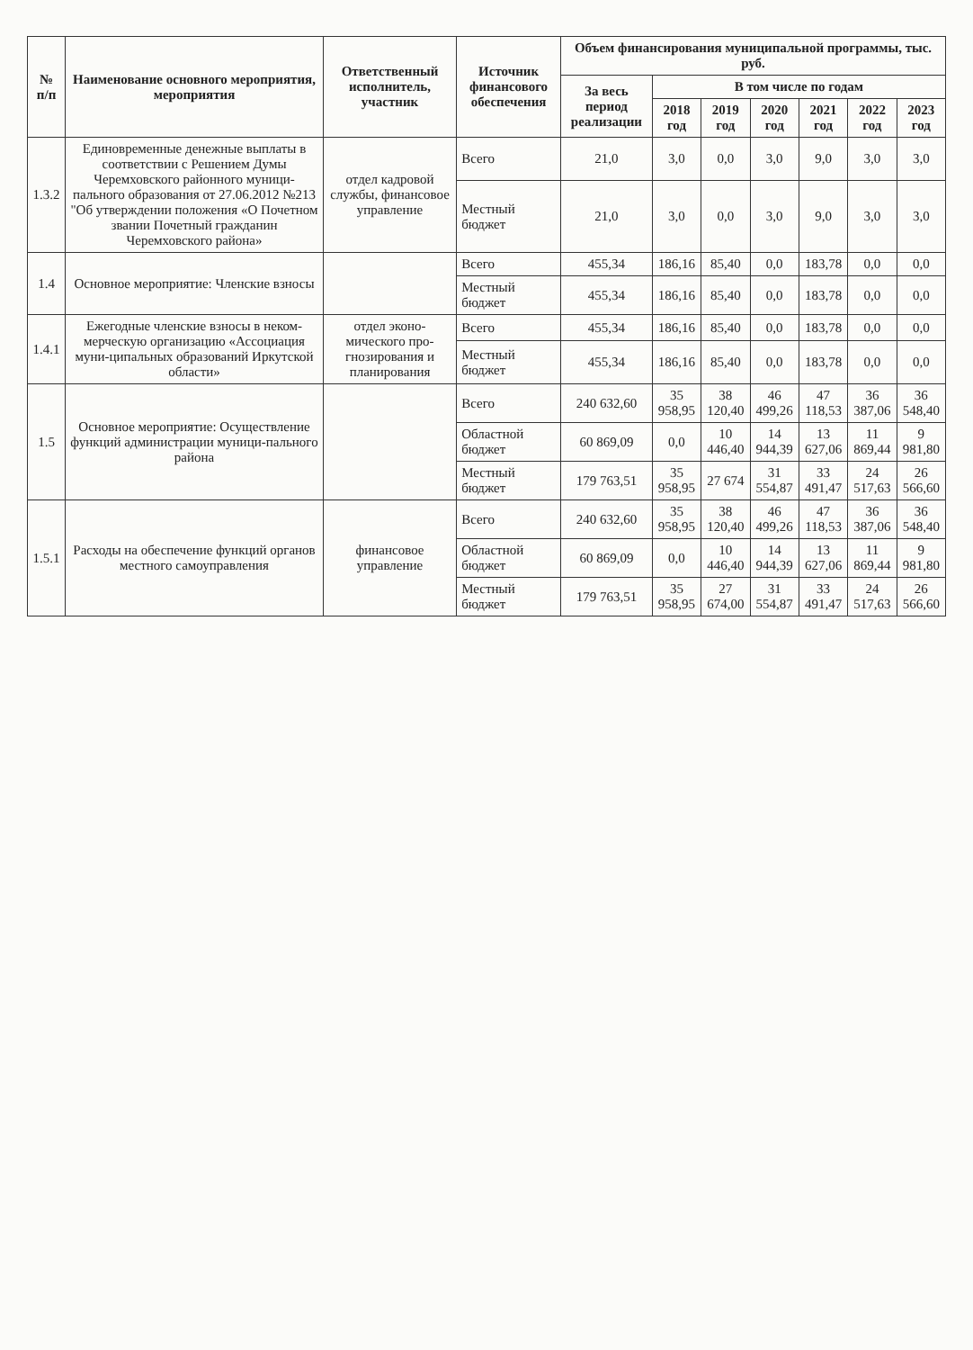| № п/п | Наименование основного мероприятия, мероприятия | Ответственный исполнитель, участник | Источник финансового обеспечения | Объем финансирования муниципальной программы, тыс. руб. | | | | | | |
| --- | --- | --- | --- | --- | --- | --- | --- | --- | --- | --- |
| | | | | За весь период реализации | В том числе по годам | | | | | |
| | | | | | 2018 год | 2019 год | 2020 год | 2021 год | 2022 год | 2023 год |
| 1.3.2 | Единовременные денежные выплаты в соответствии с Решением Думы Черемховского районного муници-пального образования от 27.06.2012 №213 "Об утверждении положения «О Почетном звании Почетный гражданин Черемховского района» | отдел кадровой службы, финансовое управление | Всего | 21,0 | 3,0 | 0,0 | 3,0 | 9,0 | 3,0 | 3,0 |
| | | | Местный бюджет | 21,0 | 3,0 | 0,0 | 3,0 | 9,0 | 3,0 | 3,0 |
| 1.4 | Основное мероприятие: Членские взносы | | Всего | 455,34 | 186,16 | 85,40 | 0,0 | 183,78 | 0,0 | 0,0 |
| | | | Местный бюджет | 455,34 | 186,16 | 85,40 | 0,0 | 183,78 | 0,0 | 0,0 |
| 1.4.1 | Ежегодные членские взносы в неком-мерческую организацию «Ассоциация муни-ципальных образований Иркутской области» | отдел эконо-мического про-гнозирования и планирования | Всего | 455,34 | 186,16 | 85,40 | 0,0 | 183,78 | 0,0 | 0,0 |
| | | | Местный бюджет | 455,34 | 186,16 | 85,40 | 0,0 | 183,78 | 0,0 | 0,0 |
| 1.5 | Основное мероприятие: Осуществление функций администрации муници-пального района | | Всего | 240 632,60 | 35 958,95 | 38 120,40 | 46 499,26 | 47 118,53 | 36 387,06 | 36 548,40 |
| | | | Областной бюджет | 60 869,09 | 0,0 | 10 446,40 | 14 944,39 | 13 627,06 | 11 869,44 | 9 981,80 |
| | | | Местный бюджет | 179 763,51 | 35 958,95 | 27 674 | 31 554,87 | 33 491,47 | 24 517,63 | 26 566,60 |
| 1.5.1 | Расходы на обеспечение функций органов местного самоуправления | финансовое управление | Всего | 240 632,60 | 35 958,95 | 38 120,40 | 46 499,26 | 47 118,53 | 36 387,06 | 36 548,40 |
| | | | Областной бюджет | 60 869,09 | 0,0 | 10 446,40 | 14 944,39 | 13 627,06 | 11 869,44 | 9 981,80 |
| | | | Местный бюджет | 179 763,51 | 35 958,95 | 27 674,00 | 31 554,87 | 33 491,47 | 24 517,63 | 26 566,60 |